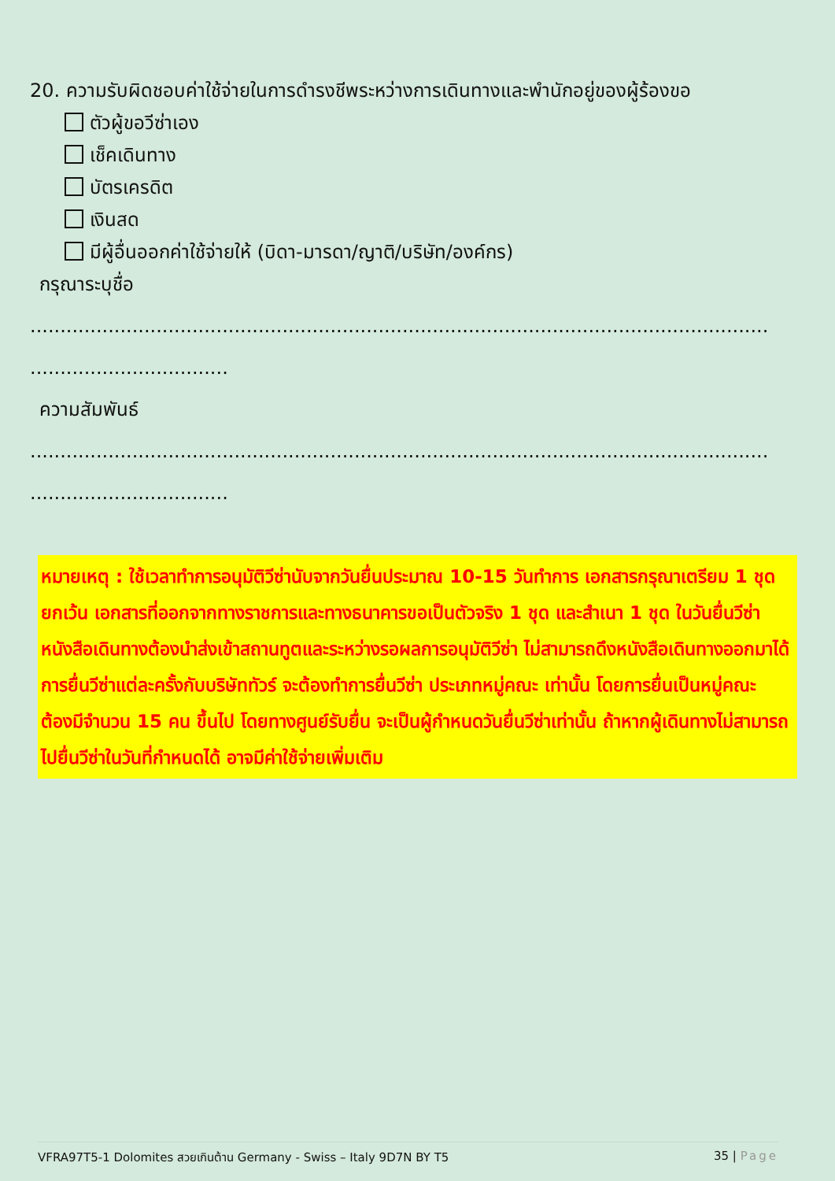20. ความรับผิดชอบค่าใช้จ่ายในการดำรงชีพระหว่างการเดินทางและพำนักอยู่ของผู้ร้องขอ
ตัวผู้ขอวีซ่าเอง
เช็คเดินทาง
บัตรเครดิต
เงินสด
มีผู้อื่นออกค่าใช้จ่ายให้ (บิดา-มารดา/ญาติ/บริษัท/องค์กร)
กรุณาระบุชื่อ
...........................................................................................................................
.................................
ความสัมพันธ์
...........................................................................................................................
.................................
หมายเหตุ : ใช้เวลาทำการอนุมัติวีซ่านับจากวันยื่นประมาณ 10-15 วันทำการ เอกสารกรุณาเตรียม 1 ชุด ยกเว้น เอกสารที่ออกจากทางราชการและทางธนาคารขอเป็นตัวจริง 1 ชุด และสำเนา 1 ชุด ในวันยื่นวีซ่าหนังสือเดินทางต้องนำส่งเข้าสถานทูตและระหว่างรอผลการอนุมัติวีซ่า ไม่สามารถดึงหนังสือเดินทางออกมาได้ การยื่นวีซ่าแต่ละครั้งกับบริษัททัวร์ จะต้องทำการยื่นวีซ่า ประเภทหมู่คณะ เท่านั้น โดยการยื่นเป็นหมู่คณะ ต้องมีจำนวน 15 คน ขึ้นไป โดยทางศูนย์รับยื่น จะเป็นผู้กำหนดวันยื่นวีซ่าเท่านั้น ถ้าหากผู้เดินทางไม่สามารถไปยื่นวีซ่าในวันที่กำหนดได้ อาจมีค่าใช้จ่ายเพิ่มเติม
VFRA97T5-1 Dolomites สวยเกินต้าน Germany - Swiss – Italy 9D7N BY T5 35 | Page